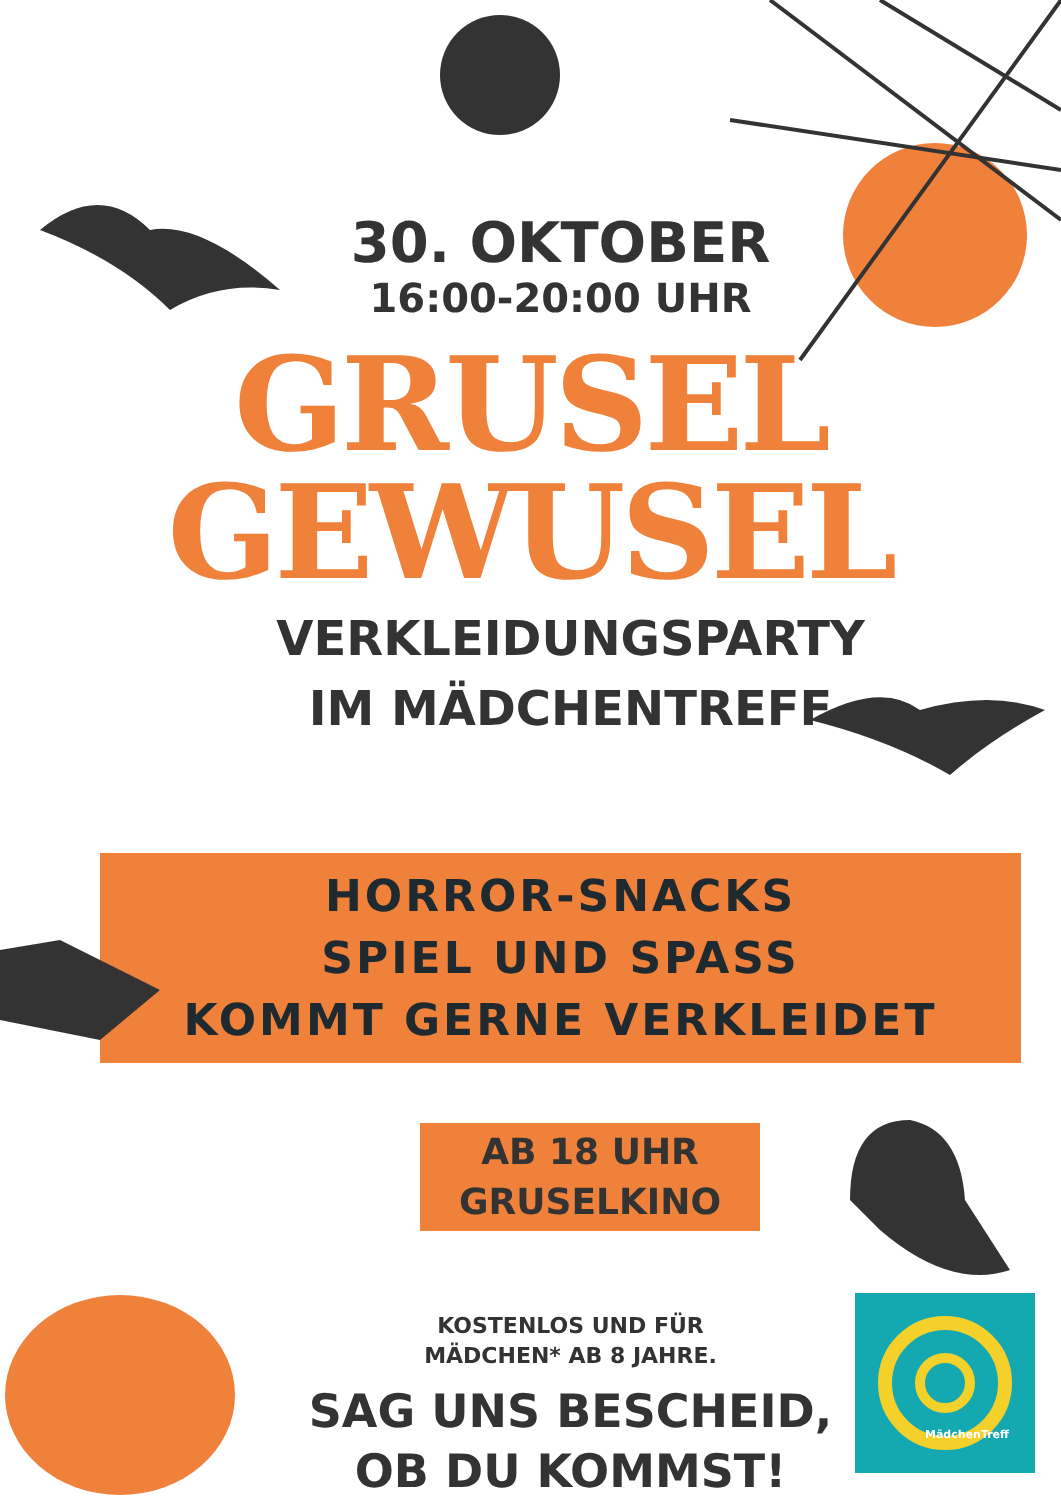30. OKTOBER
16:00-20:00 UHR
GRUSEL
GEWUSEL
VERKLEIDUNGSPARTY
IM MÄDCHENTREFF
HORROR-SNACKS
SPIEL UND SPASS
KOMMT GERNE VERKLEIDET
AB 18 UHR
GRUSELKINO
KOSTENLOS UND FÜR
MÄDCHEN* AB 8 JAHRE.
SAG UNS BESCHEID,
OB DU KOMMST!
MädchenTreff